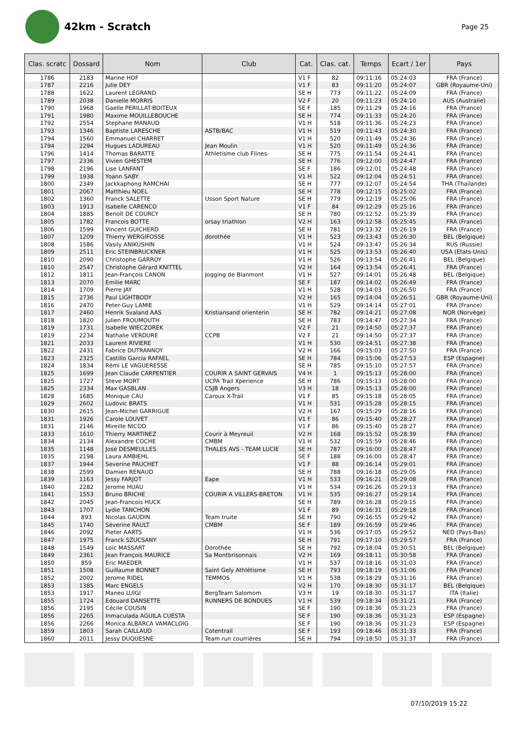42km - Scratch
Page 25
| Clas. scratc | Dossard | Nom | Club | Cat. | Clas. cat. | Temps | Ecart / 1er | Pays |
| --- | --- | --- | --- | --- | --- | --- | --- | --- |
| 1786 | 2183 | Marine HOF | | V1 F | 82 | 09:11:16 | 05:24:03 | FRA (France) |
| 1787 | 2216 | Julie DEY | | V1 F | 83 | 09:11:20 | 05:24:07 | GBR (Royaume-Uni) |
| 1788 | 1622 | Laurent LEGRAND | | SE H | 773 | 09:11:22 | 05:24:09 | FRA (France) |
| 1789 | 2038 | Danielle MORRIS | | V2 F | 20 | 09:11:23 | 05:24:10 | AUS (Australie) |
| 1790 | 1968 | Gaelle PERILLAT-BOITEUX | | SE F | 185 | 09:11:29 | 05:24:16 | FRA (France) |
| 1791 | 1980 | Maxime MOUILLEBOUCHE | | SE H | 774 | 09:11:33 | 05:24:20 | FRA (France) |
| 1792 | 2554 | Stephane MANAUD | | V1 H | 518 | 09:11:36 | 05:24:23 | FRA (France) |
| 1793 | 1346 | Baptiste LARESCHE | ASTB/BAC | V1 H | 519 | 09:11:43 | 05:24:30 | FRA (France) |
| 1794 | 1560 | Emmanuel CHARRET | | V1 H | 520 | 09:11:49 | 05:24:36 | FRA (France) |
| 1794 | 2294 | Hugues LADUREAU | Jean Moulin | V1 H | 520 | 09:11:49 | 05:24:36 | FRA (France) |
| 1796 | 1414 | Thomas BARATTE | Athletisme club Flines- | SE H | 775 | 09:11:54 | 05:24:41 | FRA (France) |
| 1797 | 2336 | Vivien GHESTEM | | SE H | 776 | 09:12:00 | 05:24:47 | FRA (France) |
| 1798 | 2196 | Lise LANFANT | | SE F | 186 | 09:12:01 | 05:24:48 | FRA (France) |
| 1799 | 1938 | Yoann SABY | | V1 H | 522 | 09:12:04 | 05:24:51 | FRA (France) |
| 1800 | 2349 | Jackkaphong RAMCHAI | | SE H | 777 | 09:12:07 | 05:24:54 | THA (Thaïlande) |
| 1801 | 2067 | Matthieu NOEL | | SE H | 778 | 09:12:15 | 05:25:02 | FRA (France) |
| 1802 | 1360 | Franck SALETTE | Usson Sport Nature | SE H | 779 | 09:12:19 | 05:25:06 | FRA (France) |
| 1803 | 1913 | Isabelle CARENCO | | V1 F | 84 | 09:12:29 | 05:25:16 | FRA (France) |
| 1804 | 1885 | Benoît DE COURCY | | SE H | 780 | 09:12:52 | 05:25:39 | FRA (France) |
| 1805 | 1782 | Francois BOTTE | orsay triathlon | V2 H | 163 | 09:12:58 | 05:25:45 | FRA (France) |
| 1806 | 1599 | Vincent GUICHERD | | SE H | 781 | 09:13:32 | 05:26:19 | FRA (France) |
| 1807 | 1209 | Thierry WERGIFOSSE | dorothée | V1 H | 523 | 09:13:43 | 05:26:30 | BEL (Belgique) |
| 1808 | 1586 | Vasily ANIKUSHIN | | V1 H | 524 | 09:13:47 | 05:26:34 | RUS (Russie) |
| 1809 | 2511 | Eric STEINBRUCKNER | | V1 H | 525 | 09:13:53 | 05:26:40 | USA (Etats-Unis) |
| 1810 | 2090 | Christophe GARROY | | V1 H | 526 | 09:13:54 | 05:26:41 | BEL (Belgique) |
| 1810 | 2547 | Christophe Gérard KNITTEL | | V2 H | 164 | 09:13:54 | 05:26:41 | FRA (France) |
| 1812 | 1811 | Jean-François CANON | Jogging de Blanmont | V1 H | 527 | 09:14:01 | 05:26:48 | BEL (Belgique) |
| 1813 | 2070 | Emilie MARC | | SE F | 187 | 09:14:02 | 05:26:49 | FRA (France) |
| 1814 | 1709 | Pierre JAY | | V1 H | 528 | 09:14:03 | 05:26:50 | FRA (France) |
| 1815 | 2736 | Paul LIGHTBODY | | V2 H | 165 | 09:14:04 | 05:26:51 | GBR (Royaume-Uni) |
| 1816 | 2470 | Peter-Guy LAMIE | | V1 H | 529 | 09:14:14 | 05:27:01 | FRA (France) |
| 1817 | 2460 | Henrik Svaland AAS | Kristiansand orienterin | SE H | 782 | 09:14:21 | 05:27:08 | NOR (Norvège) |
| 1818 | 1820 | Julien FROUMOUTH | | SE H | 783 | 09:14:47 | 05:27:34 | FRA (France) |
| 1819 | 1731 | Isabelle WIECZOREK | | V2 F | 21 | 09:14:50 | 05:27:37 | FRA (France) |
| 1819 | 2234 | Nathalie VERDURE | CCPB | V2 F | 21 | 09:14:50 | 05:27:37 | FRA (France) |
| 1821 | 2033 | Laurent RIVIERE | | V1 H | 530 | 09:14:51 | 05:27:38 | FRA (France) |
| 1822 | 2431 | Fabrice DUTRANNOY | | V2 H | 166 | 09:15:03 | 05:27:50 | FRA (France) |
| 1823 | 2325 | Castillo Garcia RAFAEL | | SE H | 784 | 09:15:06 | 05:27:53 | ESP (Espagne) |
| 1824 | 1834 | Rémi LE VAGUERESSE | | SE H | 785 | 09:15:10 | 05:27:57 | FRA (France) |
| 1825 | 1699 | Jean Claude CARPENTIER | COURIR A SAINT GERVAIS | V4 H | 1 | 09:15:13 | 05:28:00 | FRA (France) |
| 1825 | 1727 | Steve MORT | UCPA Trail Xperience | SE H | 786 | 09:15:13 | 05:28:00 | FRA (France) |
| 1825 | 2334 | Max GASBLAN | CSJB Angers | V3 H | 18 | 09:15:13 | 05:28:00 | FRA (France) |
| 1828 | 1685 | Monique CAU | Caroux X-Trail | V1 F | 85 | 09:15:18 | 05:28:05 | FRA (France) |
| 1829 | 2602 | Ludovic BRATS | | V1 H | 531 | 09:15:28 | 05:28:15 | FRA (France) |
| 1830 | 2615 | Jean-Michel GARRIGUE | | V2 H | 167 | 09:15:29 | 05:28:16 | FRA (France) |
| 1831 | 1926 | Carole LOUVET | | V1 F | 86 | 09:15:40 | 05:28:27 | FRA (France) |
| 1831 | 2146 | Mireille NICOD | | V1 F | 86 | 09:15:40 | 05:28:27 | FRA (France) |
| 1833 | 1610 | Thierry MARTINEZ | Courir à Meyreuil | V2 H | 168 | 09:15:52 | 05:28:39 | FRA (France) |
| 1834 | 2134 | Alexandre COCHE | CMBM | V1 H | 532 | 09:15:59 | 05:28:46 | FRA (France) |
| 1835 | 1148 | José DESMEULLES | THALES AVS - TEAM LUCIE | SE H | 787 | 09:16:00 | 05:28:47 | FRA (France) |
| 1835 | 2198 | Laura AMBIEHL | | SE F | 188 | 09:16:00 | 05:28:47 | FRA (France) |
| 1837 | 1944 | Severine PAUCHET | | V1 F | 88 | 09:16:14 | 05:29:01 | FRA (France) |
| 1838 | 2599 | Damien RENAUD | | SE H | 788 | 09:16:18 | 05:29:05 | FRA (France) |
| 1839 | 1163 | Jessy FARJOT | Eape | V1 H | 533 | 09:16:21 | 05:29:08 | FRA (France) |
| 1840 | 2282 | Jerome HUAU | | V1 H | 534 | 09:16:26 | 05:29:13 | FRA (France) |
| 1841 | 1553 | Bruno BRICHE | COURIR A VILLERS-BRETON | V1 H | 535 | 09:16:27 | 05:29:14 | FRA (France) |
| 1842 | 2045 | Jean-Francois HUCK | | SE H | 789 | 09:16:28 | 05:29:15 | FRA (France) |
| 1843 | 1707 | Lydie TANCHON | | V1 F | 89 | 09:16:31 | 05:29:18 | FRA (France) |
| 1844 | 893 | Nicolas GAUDIN | Team truite | SE H | 790 | 09:16:55 | 05:29:42 | FRA (France) |
| 1845 | 1740 | Séverine RAULT | CMBM | SE F | 189 | 09:16:59 | 05:29:46 | FRA (France) |
| 1846 | 2092 | Pieter AARTS | | V1 H | 536 | 09:17:05 | 05:29:52 | NED (Pays-Bas) |
| 1847 | 1975 | Franck SZUCSANY | | SE H | 791 | 09:17:10 | 05:29:57 | FRA (France) |
| 1848 | 1549 | Loïc MASSART | Dorothée | SE H | 792 | 09:18:04 | 05:30:51 | BEL (Belgique) |
| 1849 | 2361 | Jean François MAURICE | Sa Montbrisonnais | V2 H | 169 | 09:18:11 | 05:30:58 | FRA (France) |
| 1850 | 859 | Eric MAEDER | | V1 H | 537 | 09:18:16 | 05:31:03 | FRA (France) |
| 1851 | 1508 | Guillaume BONNET | Saint Gely Athlétisme | SE H | 793 | 09:18:19 | 05:31:06 | FRA (France) |
| 1852 | 2002 | Jerome RIDEL | TEMMOS | V1 H | 538 | 09:18:29 | 05:31:16 | FRA (France) |
| 1853 | 1385 | Marc ENGELS | | V2 H | 170 | 09:18:30 | 05:31:17 | BEL (Belgique) |
| 1853 | 1917 | Maneo LUIGI | BergTeam Salomom | V3 H | 19 | 09:18:30 | 05:31:17 | ITA (Italie) |
| 1855 | 1724 | Edouard DANSETTE | RUNNERS DE BONDUES | V1 H | 539 | 09:18:34 | 05:31:21 | FRA (France) |
| 1856 | 2195 | Cécile COUSIN | | SE F | 190 | 09:18:36 | 05:31:23 | FRA (France) |
| 1856 | 2265 | Inmaculada AGUILA CUESTA | | SE F | 190 | 09:18:36 | 05:31:23 | ESP (Espagne) |
| 1856 | 2266 | Monica ALBARCA VAMACLOIG | | SE F | 190 | 09:18:36 | 05:31:23 | ESP (Espagne) |
| 1859 | 1803 | Sarah CAILLAUD | Cotentrail | SE F | 193 | 09:18:46 | 05:31:33 | FRA (France) |
| 1860 | 2011 | Jessy DUQUESNE | Team run courrières | SE H | 794 | 09:18:50 | 05:31:37 | FRA (France) |
07/10/2019 15:22